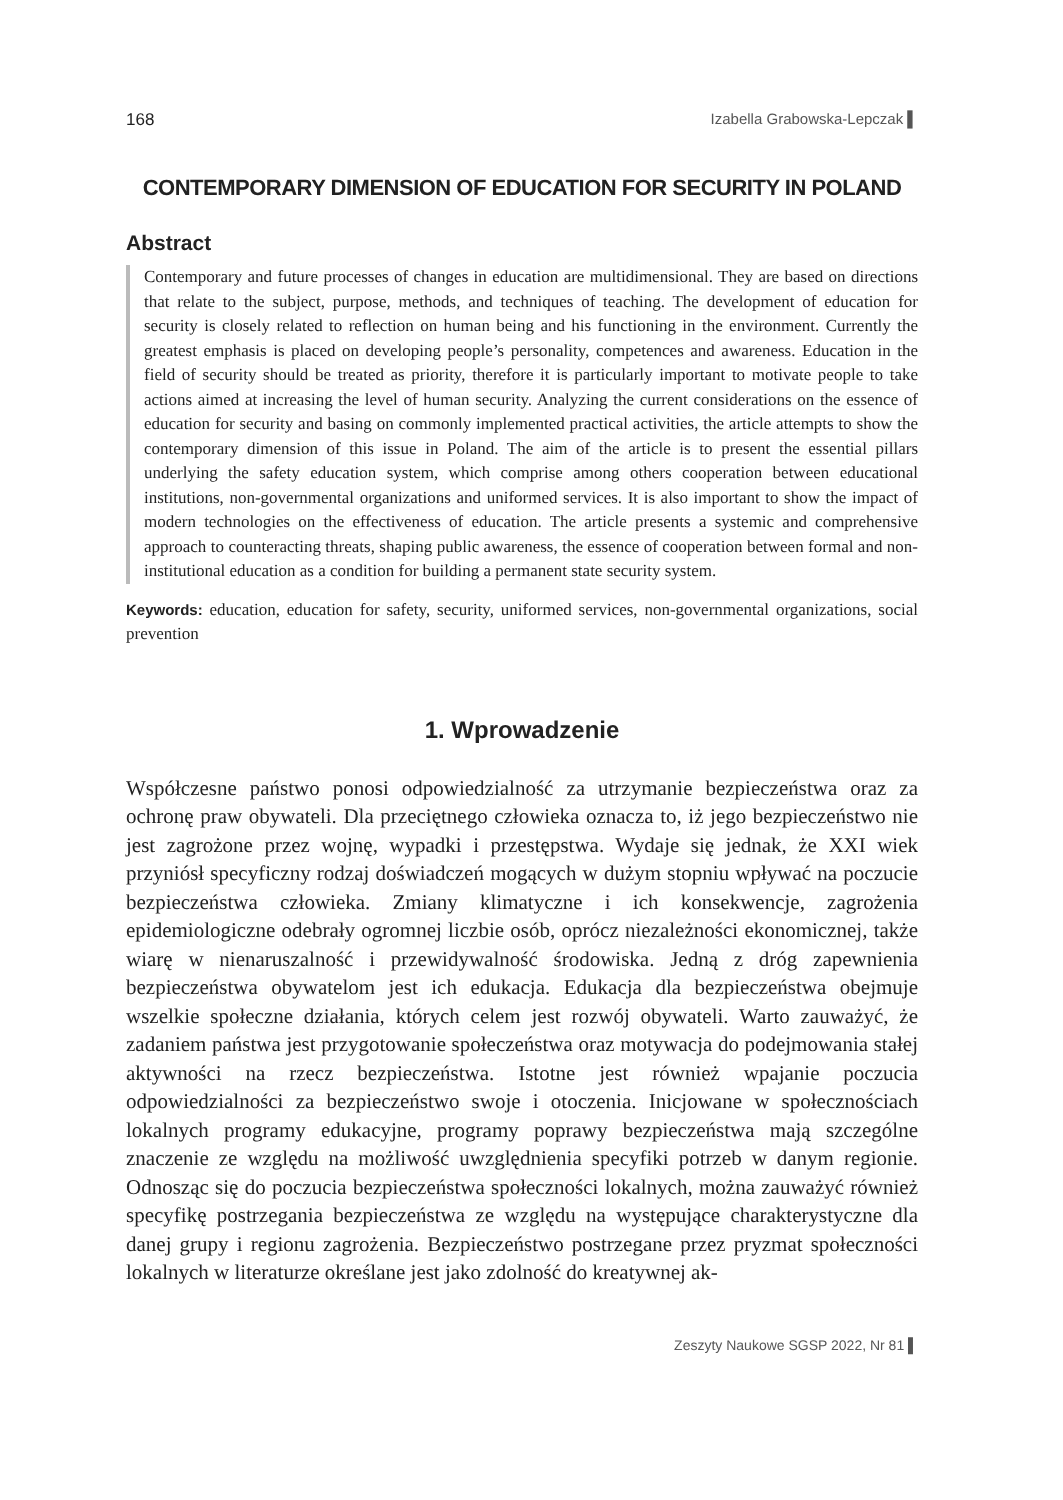168 Izabella Grabowska-Lepczak ▌
CONTEMPORARY DIMENSION OF EDUCATION FOR SECURITY IN POLAND
Abstract
Contemporary and future processes of changes in education are multidimensional. They are based on directions that relate to the subject, purpose, methods, and techniques of teaching. The development of education for security is closely related to reflection on human being and his functioning in the environment. Currently the greatest emphasis is placed on developing people’s personality, competences and awareness. Education in the field of security should be treated as priority, therefore it is particularly important to motivate people to take actions aimed at increasing the level of human security. Analyzing the current considerations on the essence of education for security and basing on commonly implemented practical activities, the article attempts to show the contemporary dimension of this issue in Poland. The aim of the article is to present the essential pillars underlying the safety education system, which comprise among others cooperation between educational institutions, non-governmental organizations and uniformed services. It is also important to show the impact of modern technologies on the effectiveness of education. The article presents a systemic and comprehensive approach to counteracting threats, shaping public awareness, the essence of cooperation between formal and non-institutional education as a condition for building a permanent state security system.
Keywords: education, education for safety, security, uniformed services, non-governmental organizations, social prevention
1. Wprowadzenie
Współczesne państwo ponosi odpowiedzialność za utrzymanie bezpieczeństwa oraz za ochronę praw obywateli. Dla przeciętnego człowieka oznacza to, iż jego bezpieczeństwo nie jest zagrożone przez wojnę, wypadki i przestępstwa. Wydaje się jednak, że XXI wiek przyniósł specyficzny rodzaj doświadczeń mogących w dużym stopniu wpływać na poczucie bezpieczeństwa człowieka. Zmiany klimatyczne i ich konsekwencje, zagrożenia epidemiologiczne odebrały ogromnej liczbie osób, oprócz niezależności ekonomicznej, także wiarę w nienaruszalność i przewidywalność środowiska. Jedną z dróg zapewnienia bezpieczeństwa obywatelom jest ich edukacja. Edukacja dla bezpieczeństwa obejmuje wszelkie społeczne działania, których celem jest rozwój obywateli. Warto zauważyć, że zadaniem państwa jest przygotowanie społeczeństwa oraz motywacja do podejmowania stałej aktywności na rzecz bezpieczeństwa. Istotne jest również wpajanie poczucia odpowiedzialności za bezpieczeństwo swoje i otoczenia. Inicjowane w społecznościach lokalnych programy edukacyjne, programy poprawy bezpieczeństwa mają szczególne znaczenie ze względu na możliwość uwzględnienia specyfiki potrzeb w danym regionie. Odnosząc się do poczucia bezpieczeństwa społeczności lokalnych, można zauważyć również specyfikę postrzegania bezpieczeństwa ze względu na występujące charakterystyczne dla danej grupy i regionu zagrożenia. Bezpieczeństwo postrzegane przez pryzmat społeczności lokalnych w literaturze określane jest jako zdolność do kreatywnej ak-
Zeszyty Naukowe SGSP 2022, Nr 81 ▌